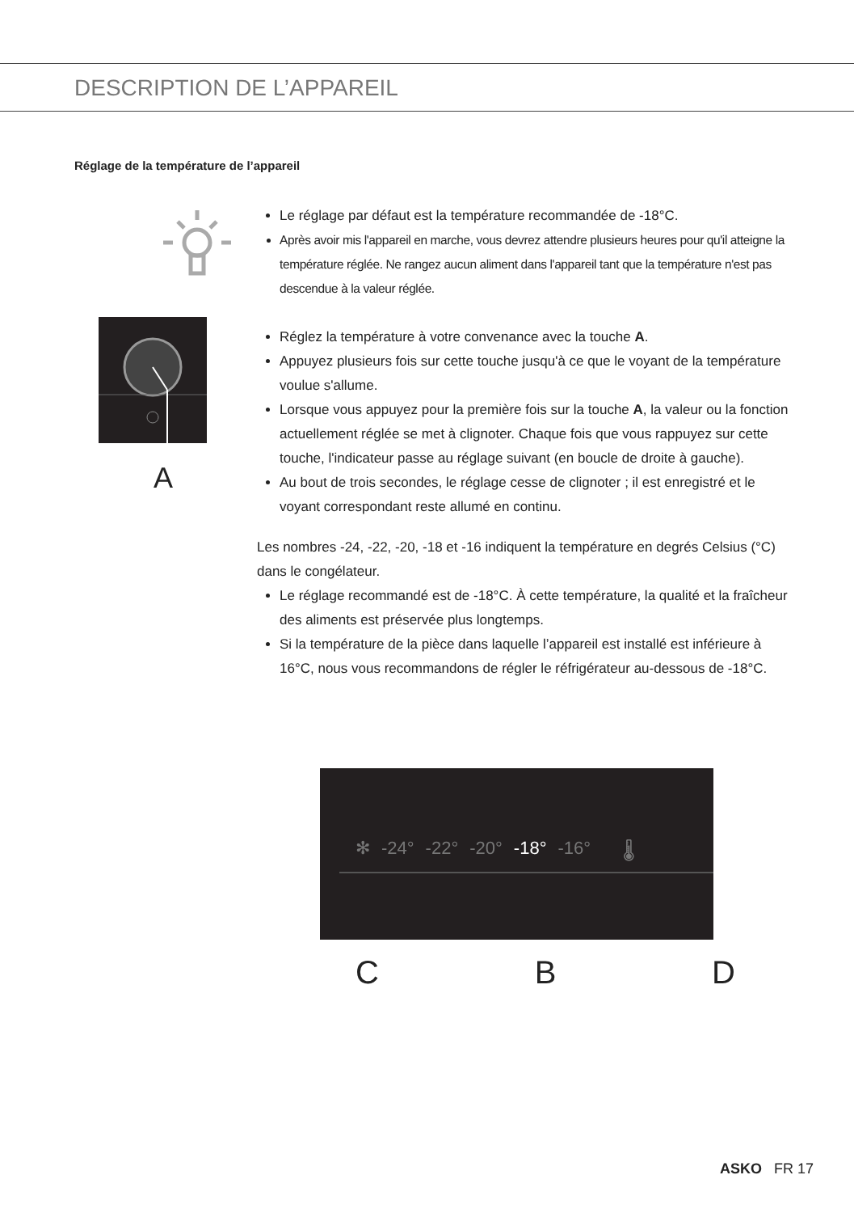DESCRIPTION DE L’APPAREIL
Réglage de la température de l’appareil
Le réglage par défaut est la température recommandée de -18°C.
Après avoir mis l'appareil en marche, vous devrez attendre plusieurs heures pour qu'il atteigne la température réglée. Ne rangez aucun aliment dans l'appareil tant que la température n'est pas descendue à la valeur réglée.
A
Réglez la température à votre convenance avec la touche A.
Appuyez plusieurs fois sur cette touche jusqu'à ce que le voyant de la température voulue s'allume.
Lorsque vous appuyez pour la première fois sur la touche A, la valeur ou la fonction actuellement réglée se met à clignoter. Chaque fois que vous rappuyez sur cette touche, l'indicateur passe au réglage suivant (en boucle de droite à gauche).
Au bout de trois secondes, le réglage cesse de clignoter ; il est enregistré et le voyant correspondant reste allumé en continu.
Les nombres -24, -22, -20, -18 et -16 indiquent la température en degrés Celsius (°C) dans le congélateur.
Le réglage recommandé est de -18°C. À cette température, la qualité et la fraîcheur des aliments est préservée plus longtemps.
Si la température de la pièce dans laquelle l’appareil est installé est inférieure à 16°C, nous vous recommandons de régler le réfrigérateur au-dessous de -18°C.
✻ -24° -22° -20° -18° -16° 🌡
C B D
ASKO FR 17